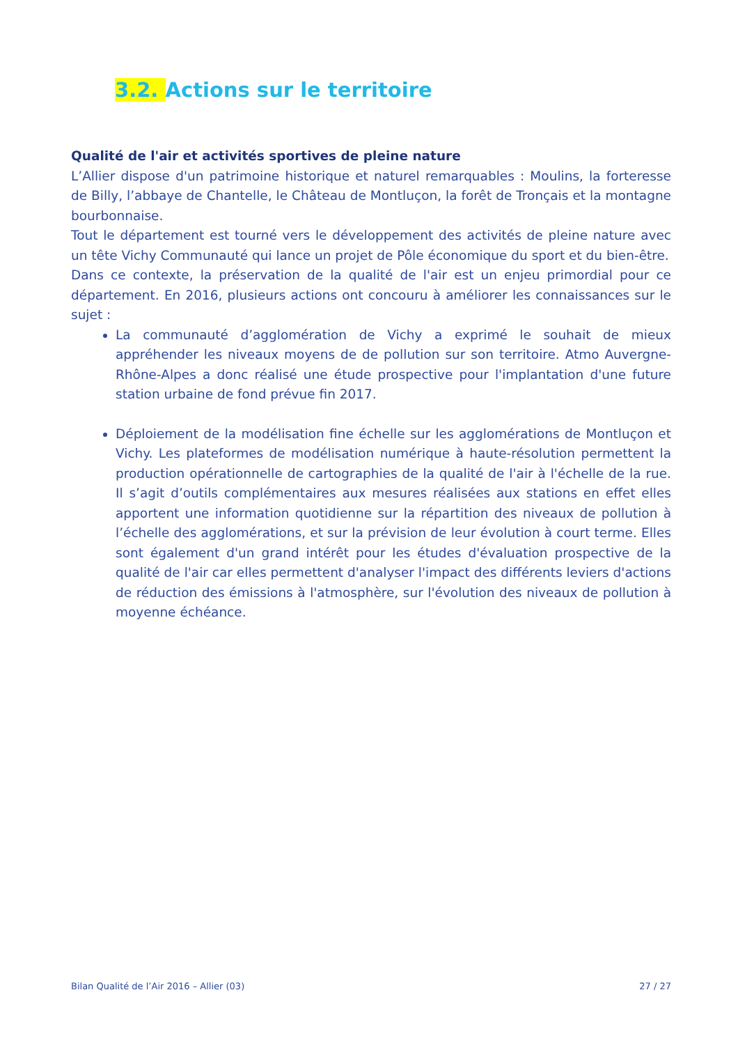3.2. Actions sur le territoire
Qualité de l'air et activités sportives de pleine nature
L’Allier dispose d'un patrimoine historique et naturel remarquables : Moulins, la forteresse de Billy, l’abbaye de Chantelle, le Château de Montluçon, la forêt de Tronçais et la montagne bourbonnaise.
Tout le département est tourné vers le développement des activités de pleine nature avec un tête Vichy Communauté qui lance un projet de Pôle économique du sport et du bien-être.
Dans ce contexte, la préservation de la qualité de l'air est un enjeu primordial pour ce département. En 2016, plusieurs actions ont concouru à améliorer les connaissances sur le sujet :
La communauté d’agglomération de Vichy a exprimé le souhait de mieux appréhender les niveaux moyens de de pollution sur son territoire. Atmo Auvergne-Rhône-Alpes a donc réalisé une étude prospective pour l'implantation d'une future station urbaine de fond prévue fin 2017.
Déploiement de la modélisation fine échelle sur les agglomérations de Montluçon et Vichy. Les plateformes de modélisation numérique à haute-résolution permettent la production opérationnelle de cartographies de la qualité de l'air à l'échelle de la rue. Il s’agit d’outils complémentaires aux mesures réalisées aux stations en effet elles apportent une information quotidienne sur la répartition des niveaux de pollution à l’échelle des agglomérations, et sur la prévision de leur évolution à court terme. Elles sont également d'un grand intérêt pour les études d'évaluation prospective de la qualité de l'air car elles permettent d'analyser l'impact des différents leviers d'actions de réduction des émissions à l'atmosphère, sur l'évolution des niveaux de pollution à moyenne échéance.
Bilan Qualité de l’Air 2016 – Allier (03) 27 / 27